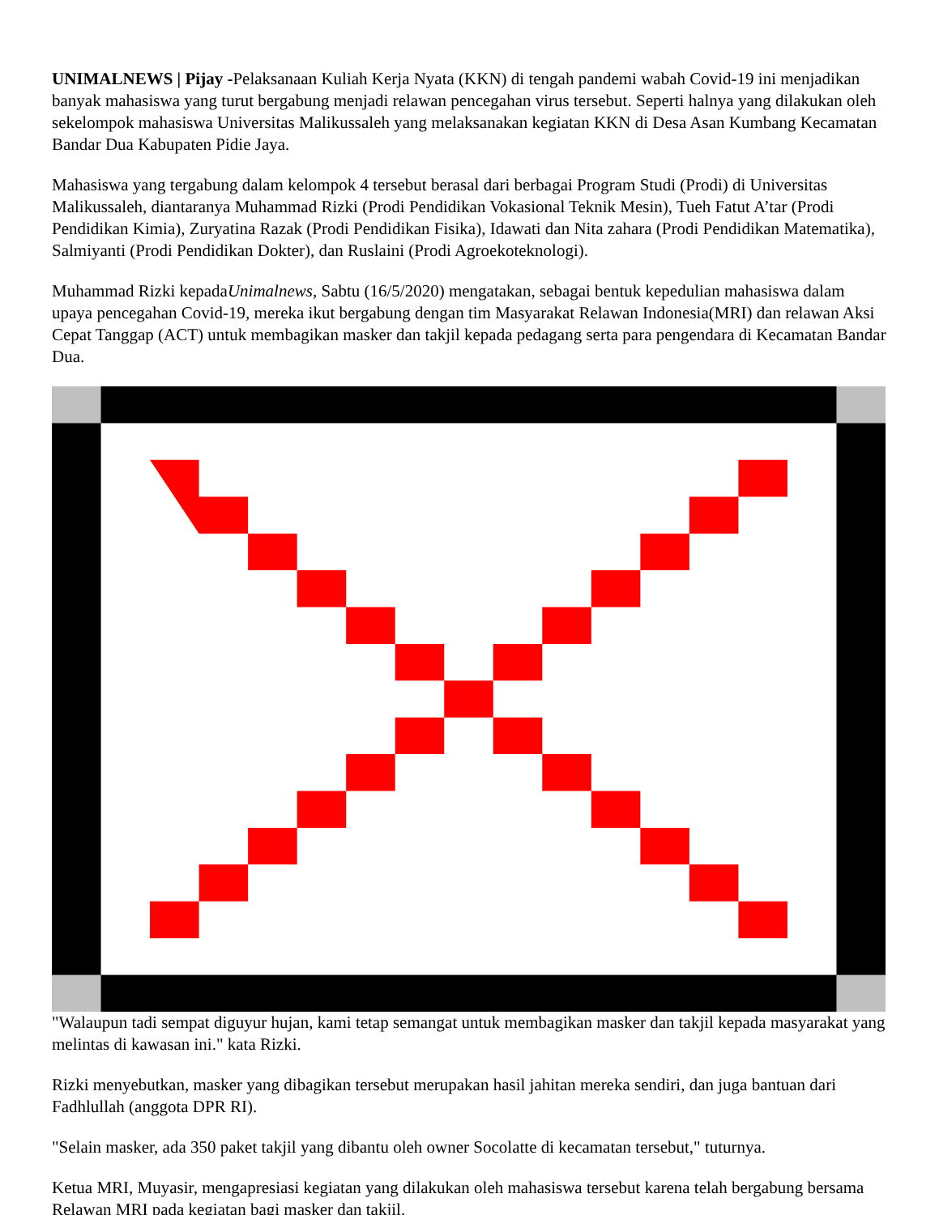UNIMALNEWS | Pijay -Pelaksanaan Kuliah Kerja Nyata (KKN) di tengah pandemi wabah Covid-19 ini menjadikan banyak mahasiswa yang turut bergabung menjadi relawan pencegahan virus tersebut. Seperti halnya yang dilakukan oleh sekelompok mahasiswa Universitas Malikussaleh yang melaksanakan kegiatan KKN di Desa Asan Kumbang Kecamatan Bandar Dua Kabupaten Pidie Jaya.
Mahasiswa yang tergabung dalam kelompok 4 tersebut berasal dari berbagai Program Studi (Prodi) di Universitas Malikussaleh, diantaranya Muhammad Rizki (Prodi Pendidikan Vokasional Teknik Mesin), Tueh Fatut A’tar (Prodi Pendidikan Kimia), Zuryatina Razak (Prodi Pendidikan Fisika), Idawati dan Nita zahara (Prodi Pendidikan Matematika), Salmiyanti (Prodi Pendidikan Dokter), dan Ruslaini (Prodi Agroekoteknologi).
Muhammad Rizki kepadaUnimalnews, Sabtu (16/5/2020) mengatakan, sebagai bentuk kepedulian mahasiswa dalam upaya pencegahan Covid-19, mereka ikut bergabung dengan tim Masyarakat Relawan Indonesia(MRI) dan relawan Aksi Cepat Tanggap (ACT) untuk membagikan masker dan takjil kepada pedagang serta para pengendara di Kecamatan Bandar Dua.
"Walaupun tadi sempat diguyur hujan, kami tetap semangat untuk membagikan masker dan takjil kepada masyarakat yang melintas di kawasan ini." kata Rizki.
Rizki menyebutkan, masker yang dibagikan tersebut merupakan hasil jahitan mereka sendiri, dan juga bantuan dari Fadhlullah (anggota DPR RI).
"Selain masker, ada 350 paket takjil yang dibantu oleh owner Socolatte di kecamatan tersebut," tuturnya.
Ketua MRI, Muyasir, mengapresiasi kegiatan yang dilakukan oleh mahasiswa tersebut karena telah bergabung bersama Relawan MRI pada kegiatan bagi masker dan takjil.